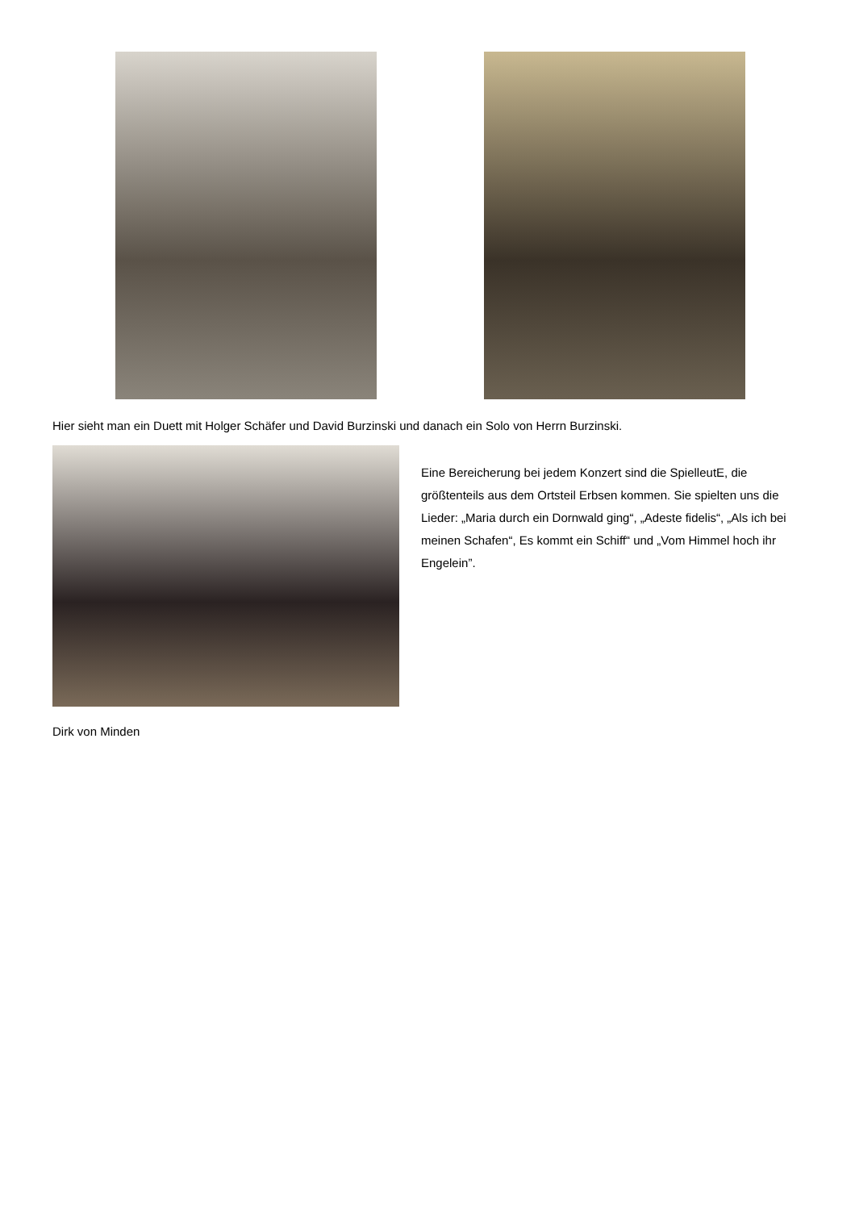Hier sieht man ein Duett mit Holger Schäfer und David Burzinski und danach ein Solo von Herrn Burzinski.
Eine Bereicherung bei jedem Konzert sind die SpielleutE, die größtenteils aus dem Ortsteil Erbsen kommen. Sie spielten uns die Lieder: „Maria durch ein Dornwald ging“, „Adeste fidelis“, „Als ich bei meinen Schafen“, Es kommt ein Schiff“ und „Vom Himmel hoch ihr Engelein”.
Dirk von Minden